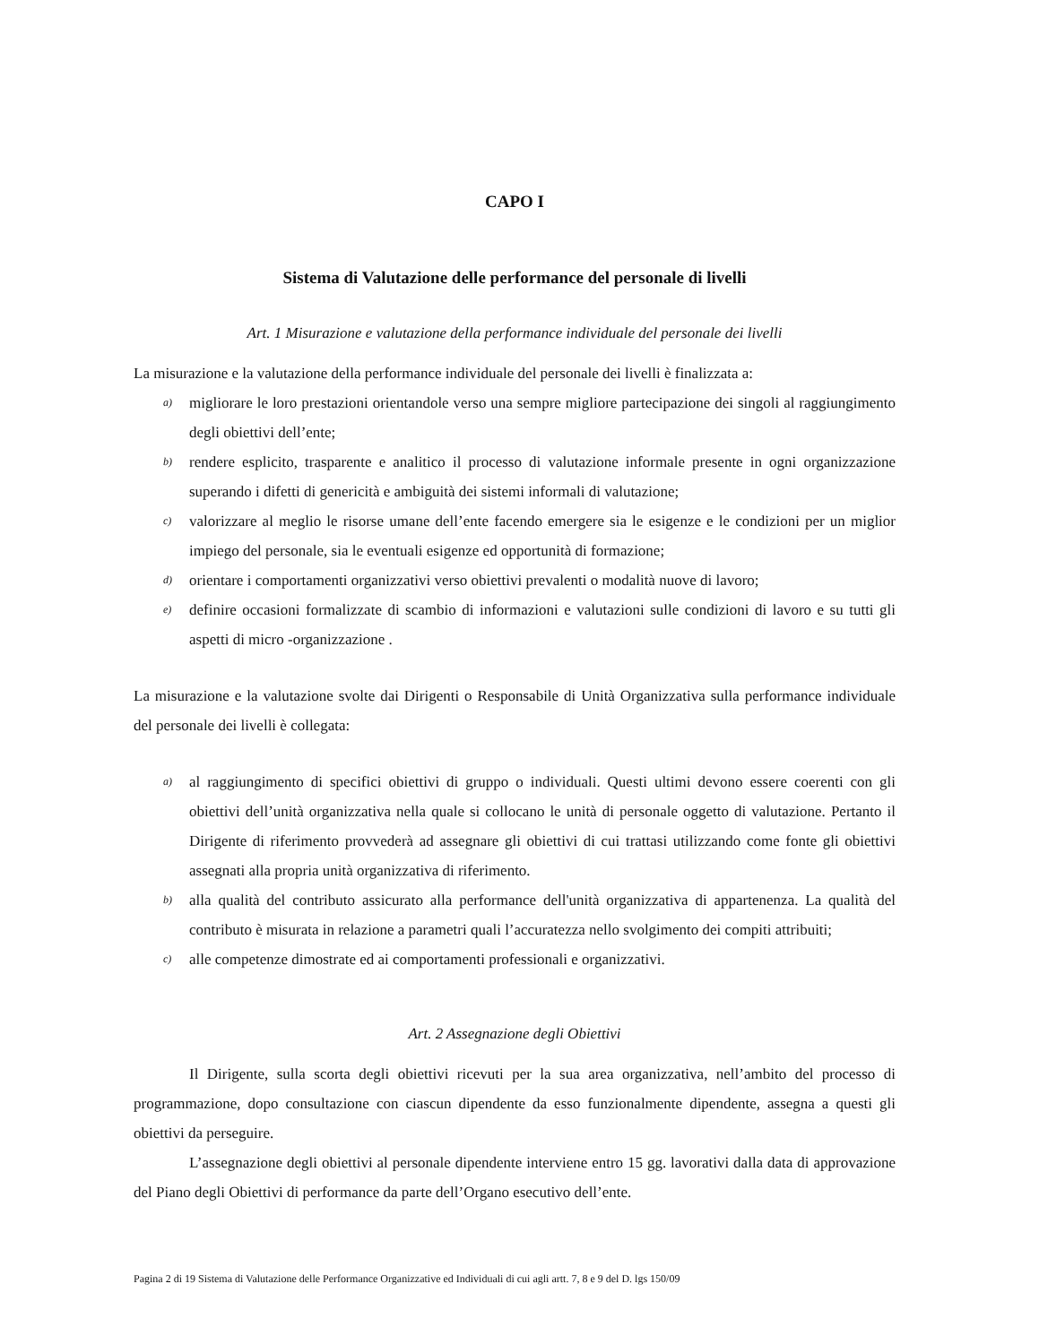CAPO I
Sistema di Valutazione delle performance del personale di livelli
Art. 1 Misurazione e valutazione della performance individuale del personale dei livelli
La misurazione e la valutazione della performance individuale del personale dei livelli è finalizzata a:
a) migliorare le loro prestazioni orientandole verso una sempre migliore partecipazione dei singoli al raggiungimento degli obiettivi dell’ente;
b) rendere esplicito, trasparente e analitico il processo di valutazione informale presente in ogni organizzazione superando i difetti di genericità e ambiguità dei sistemi informali di valutazione;
c) valorizzare al meglio le risorse umane dell’ente facendo emergere sia le esigenze e le condizioni per un miglior impiego del personale, sia le eventuali esigenze ed opportunità di formazione;
d) orientare i comportamenti organizzativi verso obiettivi prevalenti o modalità nuove di lavoro;
e) definire occasioni formalizzate di scambio di informazioni e valutazioni sulle condizioni di lavoro e su tutti gli aspetti di micro -organizzazione .
La misurazione e la valutazione svolte dai Dirigenti o Responsabile di Unità Organizzativa sulla performance individuale del personale dei livelli è collegata:
a) al raggiungimento di specifici obiettivi di gruppo o individuali. Questi ultimi devono essere coerenti con gli obiettivi dell’unità organizzativa nella quale si collocano le unità di personale oggetto di valutazione. Pertanto il Dirigente di riferimento provvederà ad assegnare gli obiettivi di cui trattasi utilizzando come fonte gli obiettivi assegnati alla propria unità organizzativa di riferimento.
b) alla qualità del contributo assicurato alla performance dell'unità organizzativa di appartenenza. La qualità del contributo è misurata in relazione a parametri quali l’accuratezza nello svolgimento dei compiti attribuiti;
c) alle competenze dimostrate ed ai comportamenti professionali e organizzativi.
Art. 2 Assegnazione degli Obiettivi
Il Dirigente, sulla scorta degli obiettivi ricevuti per la sua area organizzativa, nell’ambito del processo di programmazione, dopo consultazione con ciascun dipendente da esso funzionalmente dipendente, assegna a questi gli obiettivi da perseguire.
L’assegnazione degli obiettivi al personale dipendente interviene entro 15 gg. lavorativi dalla data di approvazione del Piano degli Obiettivi di performance da parte dell’Organo esecutivo dell’ente.
Pagina 2 di 19 Sistema di Valutazione delle Performance Organizzative ed Individuali di cui agli artt. 7, 8 e 9 del D. lgs 150/09